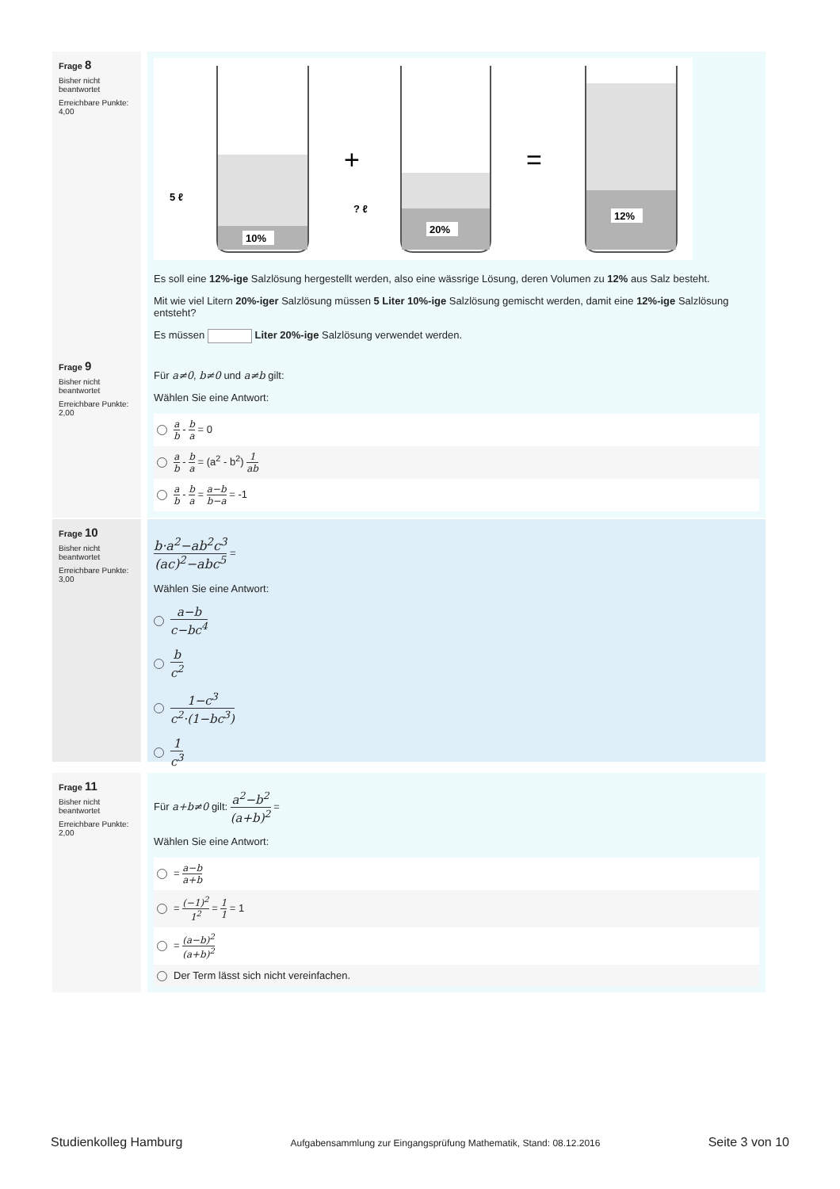Frage 8
Bisher nicht beantwortet
Erreichbare Punkte: 4,00
10%
20%
12%
5 ℓ
? ℓ
+
=
Es soll eine 12%-ige Salzlösung hergestellt werden, also eine wässrige Lösung, deren Volumen zu 12% aus Salz besteht.
Mit wie viel Litern 20%-iger Salzlösung müssen 5 Liter 10%-ige Salzlösung gemischt werden, damit eine 12%-ige Salzlösung entsteht?
Es müssen Liter 20%-ige Salzlösung verwendet werden.
Frage 9
Bisher nicht beantwortet
Erreichbare Punkte: 2,00
Für a≠0, b≠0 und a≠b gilt:
Wählen Sie eine Antwort:
a b - b a = 0
a b - b a = (a<sup>2</sup> - b<sup>2</sup>) 1 ab
a b - b a = a−b b−a = -1
Frage 10
Bisher nicht beantwortet
Erreichbare Punkte: 3,00
b·a<sup>2</sup>−ab<sup>2</sup>c<sup>3</sup> (ac)<sup>2</sup>−abc<sup>5</sup> =
Wählen Sie eine Antwort:
a−b c−bc<sup>4</sup>
b c<sup>2</sup>
1−c<sup>3</sup> c<sup>2</sup>·(1−bc<sup>3</sup>)
1 c<sup>3</sup>
Frage 11
Bisher nicht beantwortet
Erreichbare Punkte: 2,00
Für a+b≠0 gilt: a<sup>2</sup>−b<sup>2</sup> (a+b)<sup>2</sup> =
Wählen Sie eine Antwort:
= a−b a+b
= (−1)<sup>2</sup> 1<sup>2</sup> = 1 1 = 1
= (a−b)<sup>2</sup> (a+b)<sup>2</sup>
Der Term lässt sich nicht vereinfachen.
Studienkolleg Hamburg Aufgabensammlung zur Eingangsprüfung Mathematik, Stand: 08.12.2016 Seite 3 von 10